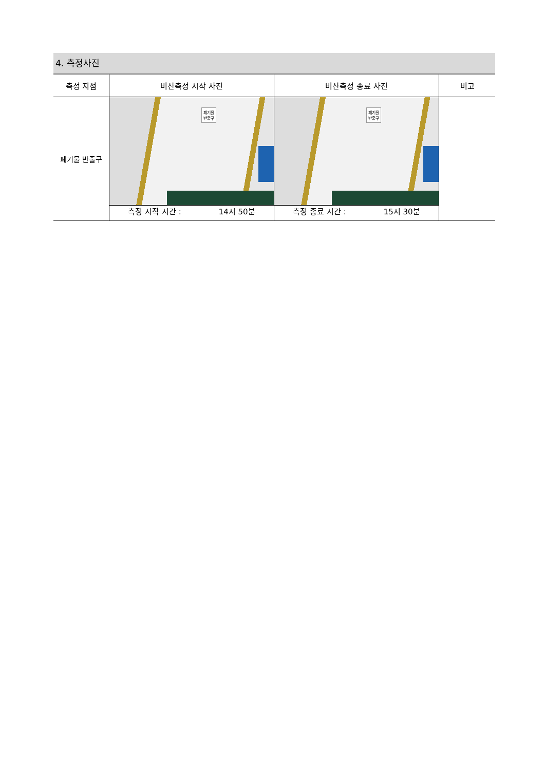4. 측정사진
| 측정 지점 | 비산측정 시작 사진 | 비산측정 종료 사진 | 비고 |
| --- | --- | --- | --- |
| 폐기물 반출구 | 폐기물 반출구 측정 시작 시간 : 14시 50분 | 폐기물 반출구 측정 종료 시간 : 15시 30분 | |